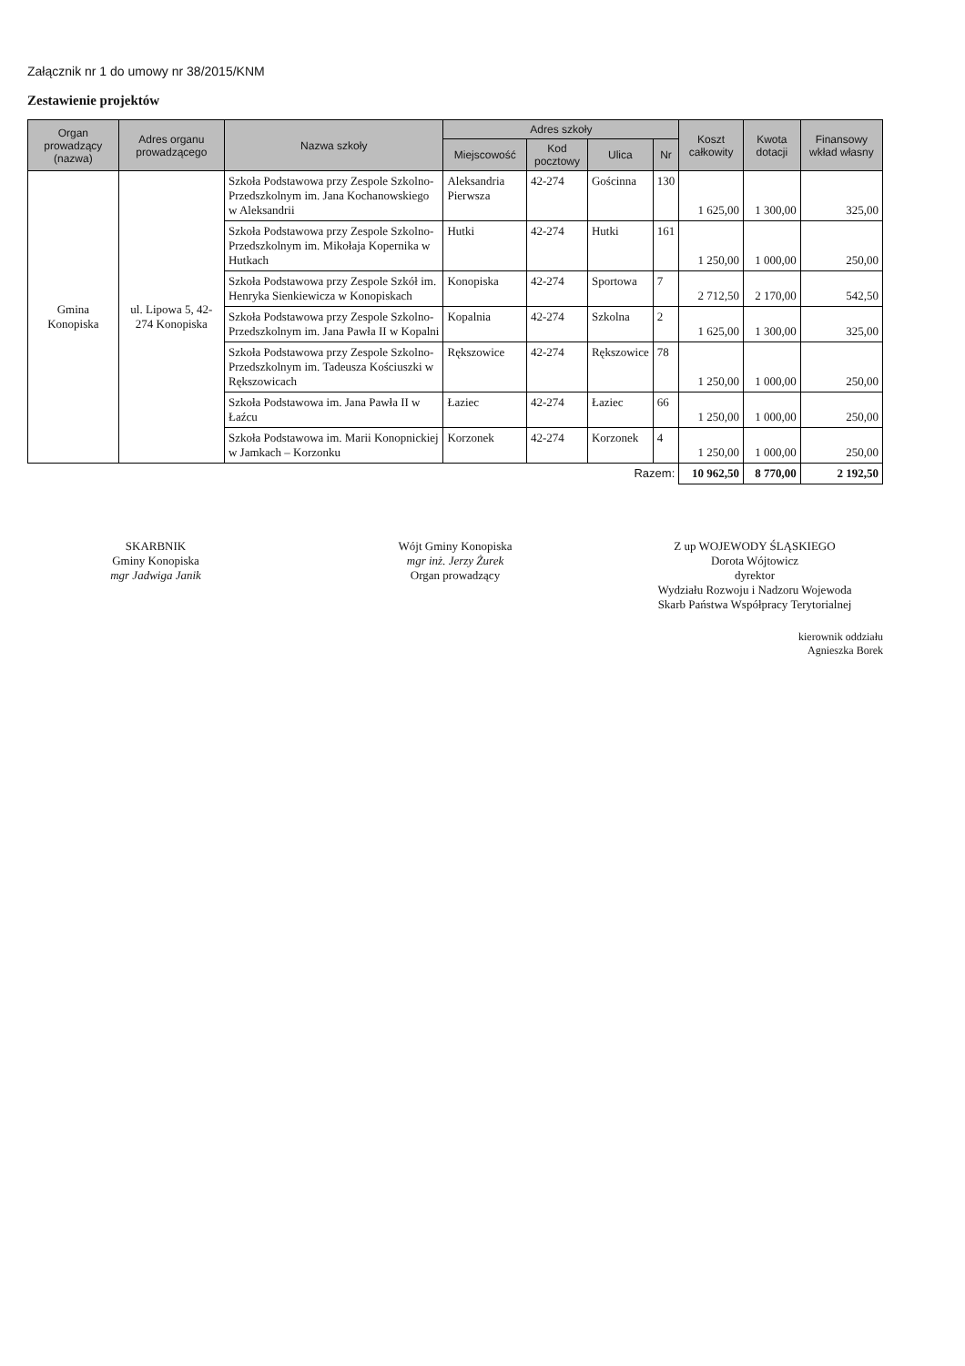Załącznik nr 1 do umowy nr 38/2015/KNM
Zestawienie projektów
| Organ prowadzący (nazwa) | Adres organu prowadzącego | Nazwa szkoły | Adres szkoły | | | | Koszt całkowity | Kwota dotacji | Finansowy wkład własny |
| --- | --- | --- | --- | --- | --- | --- | --- | --- | --- |
| | | | Miejscowość | Kod pocztowy | Ulica | Nr | | | |
| Gmina Konopiska | ul. Lipowa 5, 42-274 Konopiska | Szkoła Podstawowa przy Zespole Szkolno-Przedszkolnym im. Jana Kochanowskiego w Aleksandrii | Aleksandria Pierwsza | 42-274 | Gościnna | 130 | 1 625,00 | 1 300,00 | 325,00 |
| | | Szkoła Podstawowa przy Zespole Szkolno-Przedszkolnym im. Mikołaja Kopernika w Hutkach | Hutki | 42-274 | Hutki | 161 | 1 250,00 | 1 000,00 | 250,00 |
| | | Szkoła Podstawowa przy Zespole Szkół im. Henryka Sienkiewicza w Konopiskach | Konopiska | 42-274 | Sportowa | 7 | 2 712,50 | 2 170,00 | 542,50 |
| | | Szkoła Podstawowa przy Zespole Szkolno-Przedszkolnym im. Jana Pawła II w Kopalni | Kopalnia | 42-274 | Szkolna | 2 | 1 625,00 | 1 300,00 | 325,00 |
| | | Szkoła Podstawowa przy Zespole Szkolno-Przedszkolnym im. Tadeusza Kościuszki w Rększowicach | Rększowice | 42-274 | Rększowice | 78 | 1 250,00 | 1 000,00 | 250,00 |
| | | Szkoła Podstawowa im. Jana Pawła II w Łaźcu | Łaziec | 42-274 | Łaziec | 66 | 1 250,00 | 1 000,00 | 250,00 |
| | | Szkoła Podstawowa im. Marii Konopnickiej w Jamkach – Korzonku | Korzonek | 42-274 | Korzonek | 4 | 1 250,00 | 1 000,00 | 250,00 |
| Razem: | | | | | | | 10 962,50 | 8 770,00 | 2 192,50 |
SKARBNIK
Gminy Konopiska
mgr Jadwiga Janik
Wójt Gminy Konopiska
mgr inż. Jerzy Żurek
Organ prowadzący
Z up WOJEWODY ŚLĄSKIEGO
Dorota Wójtowicz
dyrektor
Wydziału Rozwoju i Nadzoru Wojewoda
Skarb Państwa Współpracy Terytorialnej
kierownik oddziału
Agnieszka Borek